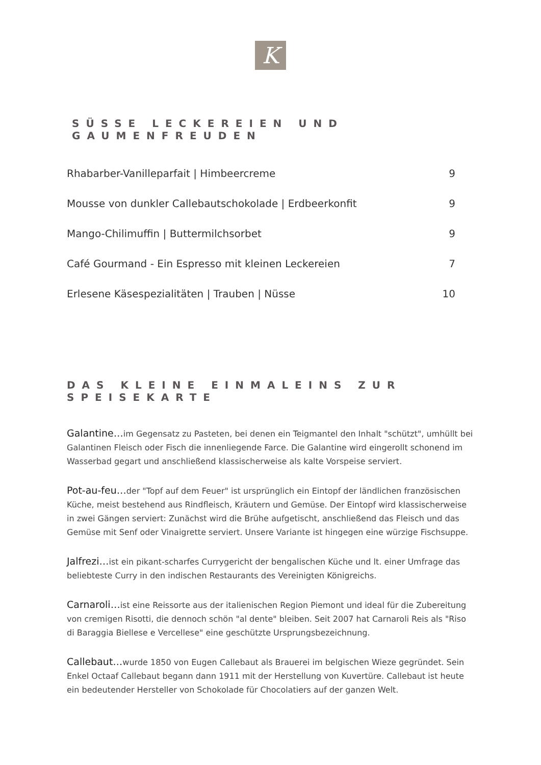K
SÜSSE LECKEREIEN UND GAUMENFREUDEN
| Rhabarber-Vanilleparfait / Himbeercreme | 9 |
| Mousse von dunkler Callebautschokolade / Erdbeerkonfit | 9 |
| Mango-Chilimuffin / Buttermilchsorbet | 9 |
| Café Gourmand - Ein Espresso mit kleinen Leckereien | 7 |
| Erlesene Käsespezialitäten / Trauben / Nüsse | 10 |
DAS KLEINE EINMALEINS ZUR SPEISEKARTE
Galantine…im Gegensatz zu Pasteten, bei denen ein Teigmantel den Inhalt "schützt", umhüllt bei Galantinen Fleisch oder Fisch die innenliegende Farce. Die Galantine wird eingerollt schonend im Wasserbad gegart und anschließend klassischerweise als kalte Vorspeise serviert.
Pot-au-feu…der "Topf auf dem Feuer" ist ursprünglich ein Eintopf der ländlichen französischen Küche, meist bestehend aus Rindfleisch, Kräutern und Gemüse. Der Eintopf wird klassischerweise in zwei Gängen serviert: Zunächst wird die Brühe aufgetischt, anschließend das Fleisch und das Gemüse mit Senf oder Vinaigrette serviert. Unsere Variante ist hingegen eine würzige Fischsuppe.
Jalfrezi…ist ein pikant-scharfes Currygericht der bengalischen Küche und lt. einer Umfrage das beliebteste Curry in den indischen Restaurants des Vereinigten Königreichs.
Carnaroli…ist eine Reissorte aus der italienischen Region Piemont und ideal für die Zubereitung von cremigen Risotti, die dennoch schön "al dente" bleiben. Seit 2007 hat Carnaroli Reis als "Riso di Baraggia Biellese e Vercellese" eine geschützte Ursprungsbezeichnung.
Callebaut…wurde 1850 von Eugen Callebaut als Brauerei im belgischen Wieze gegründet. Sein Enkel Octaaf Callebaut begann dann 1911 mit der Herstellung von Kuvertüre. Callebaut ist heute ein bedeutender Hersteller von Schokolade für Chocolatiers auf der ganzen Welt.